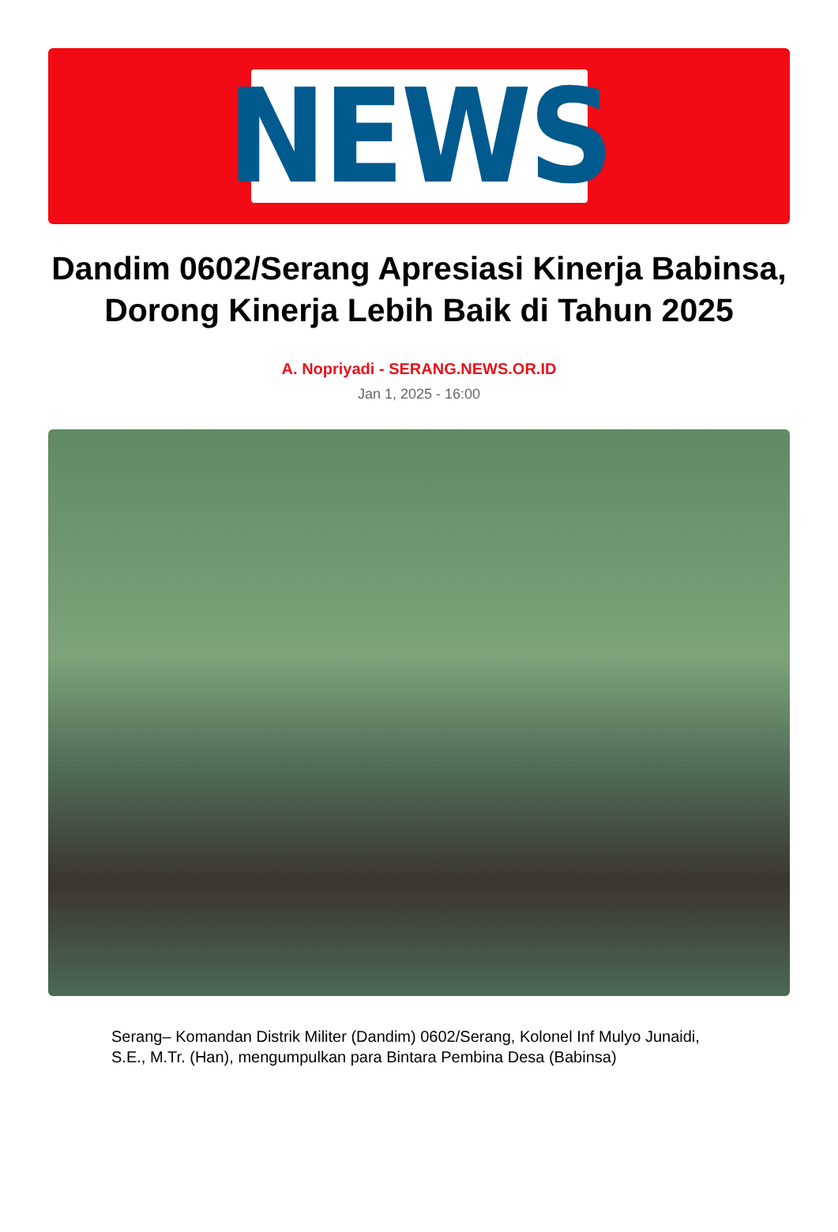NEWS
Dandim 0602/Serang Apresiasi Kinerja Babinsa, Dorong Kinerja Lebih Baik di Tahun 2025
A. Nopriyadi - SERANG.NEWS.OR.ID
Jan 1, 2025 - 16:00
Serang– Komandan Distrik Militer (Dandim) 0602/Serang, Kolonel Inf Mulyo Junaidi, S.E., M.Tr. (Han), mengumpulkan para Bintara Pembina Desa (Babinsa)